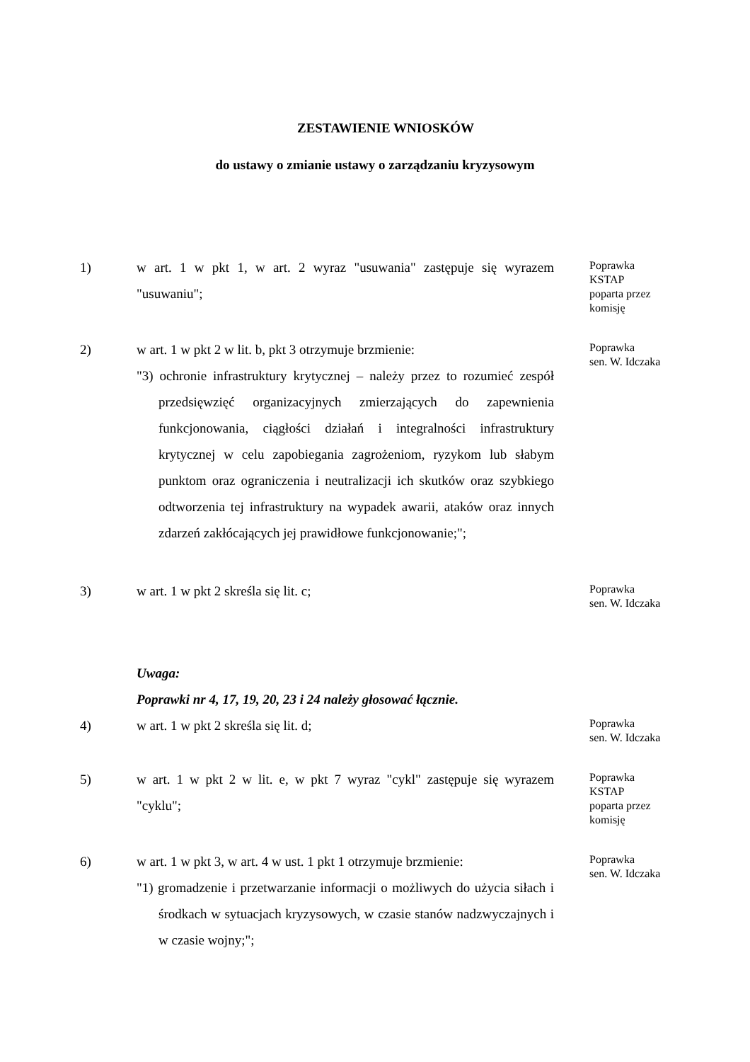ZESTAWIENIE WNIOSKÓW
do ustawy o zmianie ustawy o zarządzaniu kryzysowym
1) w art. 1 w pkt 1, w art. 2 wyraz "usuwania" zastępuje się wyrazem "usuwaniu";
Poprawka
KSTAP
poparta przez
komisję
2) w art. 1 w pkt 2 w lit. b, pkt 3 otrzymuje brzmienie:
"3) ochronie infrastruktury krytycznej – należy przez to rozumieć zespół przedsięwzięć organizacyjnych zmierzających do zapewnienia funkcjonowania, ciągłości działań i integralności infrastruktury krytycznej w celu zapobiegania zagrożeniom, ryzykom lub słabym punktom oraz ograniczenia i neutralizacji ich skutków oraz szybkiego odtworzenia tej infrastruktury na wypadek awarii, ataków oraz innych zdarzeń zakłócających jej prawidłowe funkcjonowanie;";
Poprawka
sen. W. Idczaka
3) w art. 1 w pkt 2 skreśla się lit. c;
Poprawka
sen. W. Idczaka
Uwaga:
Poprawki nr 4, 17, 19, 20, 23 i 24 należy głosować łącznie.
4) w art. 1 w pkt 2 skreśla się lit. d;
Poprawka
sen. W. Idczaka
5) w art. 1 w pkt 2 w lit. e, w pkt 7 wyraz "cykl" zastępuje się wyrazem "cyklu";
Poprawka
KSTAP
poparta przez
komisję
6) w art. 1 w pkt 3, w art. 4 w ust. 1 pkt 1 otrzymuje brzmienie:
"1) gromadzenie i przetwarzanie informacji o możliwych do użycia siłach i środkach w sytuacjach kryzysowych, w czasie stanów nadzwyczajnych i w czasie wojny;";
Poprawka
sen. W. Idczaka